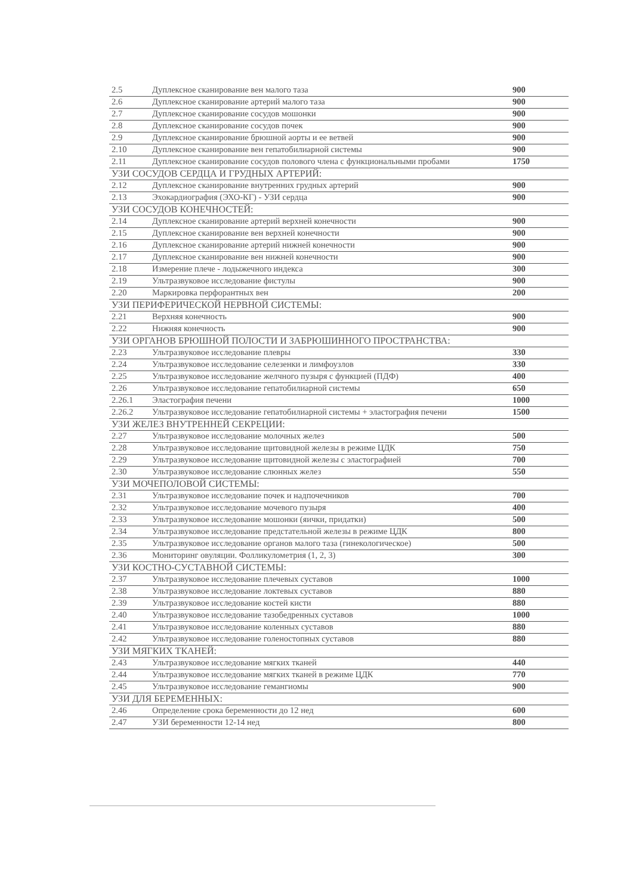| 2.5 | Дуплексное сканирование вен малого таза | 900 |
| 2.6 | Дуплексное сканирование артерий малого таза | 900 |
| 2.7 | Дуплексное сканирование сосудов мошонки | 900 |
| 2.8 | Дуплексное сканирование сосудов почек | 900 |
| 2.9 | Дуплексное сканирование брюшной аорты и ее ветвей | 900 |
| 2.10 | Дуплексное сканирование вен гепатобилиарной системы | 900 |
| 2.11 | Дуплексное сканирование сосудов полового члена с функциональными пробами | 1750 |
| УЗИ СОСУДОВ СЕРДЦА И ГРУДНЫХ АРТЕРИЙ: | | |
| 2.12 | Дуплексное сканирование внутренних грудных артерий | 900 |
| 2.13 | Эхокардиография (ЭХО-КГ) - УЗИ сердца | 900 |
| УЗИ СОСУДОВ КОНЕЧНОСТЕЙ: | | |
| 2.14 | Дуплексное сканирование артерий верхней конечности | 900 |
| 2.15 | Дуплексное сканирование вен верхней конечности | 900 |
| 2.16 | Дуплексное сканирование артерий нижней конечности | 900 |
| 2.17 | Дуплексное сканирование вен нижней конечности | 900 |
| 2.18 | Измерение плече - лодыжечного индекса | 300 |
| 2.19 | Ультразвуковое исследование фистулы | 900 |
| 2.20 | Маркировка перфорантных вен | 200 |
| УЗИ ПЕРИФЕРИЧЕСКОЙ НЕРВНОЙ СИСТЕМЫ: | | |
| 2.21 | Верхняя конечность | 900 |
| 2.22 | Нижняя конечность | 900 |
| УЗИ ОРГАНОВ БРЮШНОЙ ПОЛОСТИ И ЗАБРЮШИННОГО ПРОСТРАНСТВА: | | |
| 2.23 | Ультразвуковое исследование плевры | 330 |
| 2.24 | Ультразвуковое исследование селезенки и лимфоузлов | 330 |
| 2.25 | Ультразвуковое исследование желчного пузыря с функцией (ПДФ) | 400 |
| 2.26 | Ультразвуковое исследование гепатобилиарной системы | 650 |
| 2.26.1 | Эластография печени | 1000 |
| 2.26.2 | Ультразвуковое исследование гепатобилиарной системы + эластография печени | 1500 |
| УЗИ ЖЕЛЕЗ ВНУТРЕННЕЙ СЕКРЕЦИИ: | | |
| 2.27 | Ультразвуковое исследование молочных желез | 500 |
| 2.28 | Ультразвуковое исследование щитовидной железы в режиме ЦДК | 750 |
| 2.29 | Ультразвуковое исследование щитовидной железы с эластографией | 700 |
| 2.30 | Ультразвуковое исследование слюнных желез | 550 |
| УЗИ МОЧЕПОЛОВОЙ СИСТЕМЫ: | | |
| 2.31 | Ультразвуковое исследование почек и надпочечников | 700 |
| 2.32 | Ультразвуковое исследование мочевого пузыря | 400 |
| 2.33 | Ультразвуковое исследование мошонки (яички, придатки) | 500 |
| 2.34 | Ультразвуковое исследование предстательной железы в режиме ЦДК | 800 |
| 2.35 | Ультразвуковое исследование органов малого таза (гинекологическое) | 500 |
| 2.36 | Мониторинг овуляции. Фолликулометрия (1, 2, 3) | 300 |
| УЗИ КОСТНО-СУСТАВНОЙ СИСТЕМЫ: | | |
| 2.37 | Ультразвуковое исследование плечевых суставов | 1000 |
| 2.38 | Ультразвуковое исследование локтевых суставов | 880 |
| 2.39 | Ультразвуковое исследование костей кисти | 880 |
| 2.40 | Ультразвуковое исследование тазобедренных суставов | 1000 |
| 2.41 | Ультразвуковое исследование коленных суставов | 880 |
| 2.42 | Ультразвуковое исследование голеностопных суставов | 880 |
| УЗИ МЯГКИХ ТКАНЕЙ: | | |
| 2.43 | Ультразвуковое исследование мягких тканей | 440 |
| 2.44 | Ультразвуковое исследование мягких тканей в режиме ЦДК | 770 |
| 2.45 | Ультразвуковое исследование гемангиомы | 900 |
| УЗИ ДЛЯ БЕРЕМЕННЫХ: | | |
| 2.46 | Определение срока беременности до 12 нед | 600 |
| 2.47 | УЗИ беременности 12-14 нед | 800 |